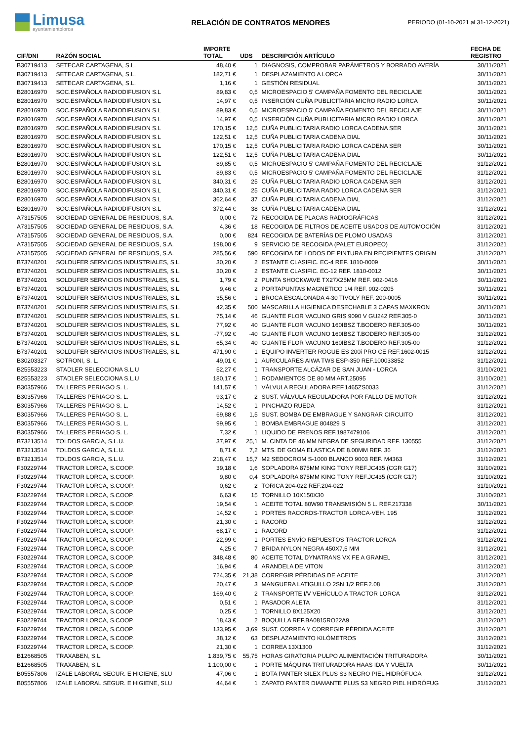Limusa
ayuntamientolorca
RELACIÓN DE CONTRATOS MENORES
PERIODO (01-10-2021 al 31-12-2021)
| CIF/DNI | RAZÓN SOCIAL | IMPORTE TOTAL | UDS | DESCRIPCIÓN ARTÍCULO | FECHA DE REGISTRO |
| --- | --- | --- | --- | --- | --- |
| B30719413 | SETECAR CARTAGENA, S.L. | 48,40 € | 1 | DIAGNOSIS, COMPROBAR PARÁMETROS Y BORRADO AVERÍA | 30/11/2021 |
| B30719413 | SETECAR CARTAGENA, S.L. | 182,71 € | 1 | DESPLAZAMIENTO A LORCA | 30/11/2021 |
| B30719413 | SETECAR CARTAGENA, S.L. | 1,16 € | 1 | GESTIÓN RESIDUAL | 30/11/2021 |
| B28016970 | SOC.ESPAÑOLA RADIODIFUSION S.L | 89,83 € | 0,5 | MICROESPACIO 5' CAMPAÑA FOMENTO DEL RECICLAJE | 30/11/2021 |
| B28016970 | SOC.ESPAÑOLA RADIODIFUSION S.L | 14,97 € | 0,5 | INSERCIÓN CUÑA PUBLICITARIA MICRO RADIO LORCA | 30/11/2021 |
| B28016970 | SOC.ESPAÑOLA RADIODIFUSION S.L | 89,83 € | 0,5 | MICROESPACIO 5' CAMPAÑA FOMENTO DEL RECICLAJE | 30/11/2021 |
| B28016970 | SOC.ESPAÑOLA RADIODIFUSION S.L | 14,97 € | 0,5 | INSERCIÓN CUÑA PUBLICITARIA MICRO RADIO LORCA | 30/11/2021 |
| B28016970 | SOC.ESPAÑOLA RADIODIFUSION S.L | 170,15 € | 12,5 | CUÑA PUBLICITARIA RADIO LORCA CADENA SER | 30/11/2021 |
| B28016970 | SOC.ESPAÑOLA RADIODIFUSION S.L | 122,51 € | 12,5 | CUÑA PUBLICITARIA CADENA DIAL | 30/11/2021 |
| B28016970 | SOC.ESPAÑOLA RADIODIFUSION S.L | 170,15 € | 12,5 | CUÑA PUBLICITARIA RADIO LORCA CADENA SER | 30/11/2021 |
| B28016970 | SOC.ESPAÑOLA RADIODIFUSION S.L | 122,51 € | 12,5 | CUÑA PUBLICITARIA CADENA DIAL | 30/11/2021 |
| B28016970 | SOC.ESPAÑOLA RADIODIFUSION S.L | 89,85 € | 0,5 | MICROESPACIO 5' CAMPAÑA FOMENTO DEL RECICLAJE | 31/12/2021 |
| B28016970 | SOC.ESPAÑOLA RADIODIFUSION S.L | 89,83 € | 0,5 | MICROESPACIO 5' CAMPAÑA FOMENTO DEL RECICLAJE | 31/12/2021 |
| B28016970 | SOC.ESPAÑOLA RADIODIFUSION S.L | 340,31 € | 25 | CUÑA PUBLICITARIA RADIO LORCA CADENA SER | 31/12/2021 |
| B28016970 | SOC.ESPAÑOLA RADIODIFUSION S.L | 340,31 € | 25 | CUÑA PUBLICITARIA RADIO LORCA CADENA SER | 31/12/2021 |
| B28016970 | SOC.ESPAÑOLA RADIODIFUSION S.L | 362,64 € | 37 | CUÑA PUBLICITARIA CADENA DIAL | 31/12/2021 |
| B28016970 | SOC.ESPAÑOLA RADIODIFUSION S.L | 372,44 € | 38 | CUÑA PUBLICITARIA CADENA DIAL | 31/12/2021 |
| A73157505 | SOCIEDAD GENERAL DE RESIDUOS, S.A. | 0,00 € | 72 | RECOGIDA DE PLACAS RADIOGRÁFICAS | 31/12/2021 |
| A73157505 | SOCIEDAD GENERAL DE RESIDUOS, S.A. | 4,36 € | 18 | RECOGIDA DE FILTROS DE ACEITE USADOS DE AUTOMOCIÓN | 31/12/2021 |
| A73157505 | SOCIEDAD GENERAL DE RESIDUOS, S.A. | 0,00 € | 824 | RECOGIDA DE BATERÍAS DE PLOMO USADAS | 31/12/2021 |
| A73157505 | SOCIEDAD GENERAL DE RESIDUOS, S.A. | 198,00 € | 9 | SERVICIO DE RECOGIDA (PALET EUROPEO) | 31/12/2021 |
| A73157505 | SOCIEDAD GENERAL DE RESIDUOS, S.A. | 285,56 € | 590 | RECOGIDA DE LODOS DE PINTURA EN RECIPIENTES ORIGIN | 31/12/2021 |
| B73740201 | SOLDUFER SERVICIOS INDUSTRIALES, S.L. | 30,20 € | 2 | ESTANTE CLASIFIC. EC-4 REF. 1810-0009 | 30/11/2021 |
| B73740201 | SOLDUFER SERVICIOS INDUSTRIALES, S.L. | 30,20 € | 2 | ESTANTE CLASIFIC. EC-12 REF. 1810-0012 | 30/11/2021 |
| B73740201 | SOLDUFER SERVICIOS INDUSTRIALES, S.L. | 1,79 € | 2 | PUNTA SHOCKWAVE TX27X25MM REF. 902-0416 | 30/11/2021 |
| B73740201 | SOLDUFER SERVICIOS INDUSTRIALES, S.L. | 9,46 € | 2 | PORTAPUNTAS MAGNETICO 1/4 REF. 902-0205 | 30/11/2021 |
| B73740201 | SOLDUFER SERVICIOS INDUSTRIALES, S.L. | 35,56 € | 1 | BROCA ESCALONADA 4-30 TIVOLY REF. 200-0005 | 30/11/2021 |
| B73740201 | SOLDUFER SERVICIOS INDUSTRIALES, S.L. | 42,35 € | 500 | MASCARILLA HIGIENICA DESECHABLE 3 CAPAS MAXKRON | 30/11/2021 |
| B73740201 | SOLDUFER SERVICIOS INDUSTRIALES, S.L. | 75,14 € | 46 | GUANTE FLOR VACUNO GRIS 9090 V GU242 REF.305-0 | 30/11/2021 |
| B73740201 | SOLDUFER SERVICIOS INDUSTRIALES, S.L. | 77,92 € | 40 | GUANTE FLOR VACUNO 160IBSZ T.BODERO REF.305-00 | 30/11/2021 |
| B73740201 | SOLDUFER SERVICIOS INDUSTRIALES, S.L. | -77,92 € | -40 | GUANTE FLOR VACUNO 160IBSZ T.BODERO REF.305-00 | 31/12/2021 |
| B73740201 | SOLDUFER SERVICIOS INDUSTRIALES, S.L. | 65,34 € | 40 | GUANTE FLOR VACUNO 160IBSZ T.BODERO REF.305-00 | 31/12/2021 |
| B73740201 | SOLDUFER SERVICIOS INDUSTRIALES, S.L. | 471,90 € | 1 | EQUIPO INVERTER ROGUE ES 200i PRO CE REF.1602-0015 | 31/12/2021 |
| B30203327 | SOTRONI, S. L. | 49,01 € | 1 | AURICULARES AIWA TWS ESP-350 REF.100033852 | 31/12/2021 |
| B25553223 | STADLER SELECCIONA S.L.U | 52,27 € | 1 | TRANSPORTE ALCÁZAR DE SAN JUAN - LORCA | 31/10/2021 |
| B25553223 | STADLER SELECCIONA S.L.U | 180,17 € | 1 | RODAMIENTOS DE 80 MM ART.25095 | 31/10/2021 |
| B30357966 | TALLERES PERIAGO S. L. | 141,57 € | 1 | VÁLVULA REGULADORA REF.1465ZS0033 | 31/12/2021 |
| B30357966 | TALLERES PERIAGO S. L. | 93,17 € | 2 | SUST. VÁLVULA REGULADORA POR FALLO DE MOTOR | 31/12/2021 |
| B30357966 | TALLERES PERIAGO S. L. | 14,52 € | 1 | PINCHAZO RUEDA | 31/12/2021 |
| B30357966 | TALLERES PERIAGO S. L. | 69,88 € | 1,5 | SUST. BOMBA DE EMBRAGUE Y SANGRAR CIRCUITO | 31/12/2021 |
| B30357966 | TALLERES PERIAGO S. L. | 99,95 € | 1 | BOMBA EMBRAGUE 804829 S | 31/12/2021 |
| B30357966 | TALLERES PERIAGO S. L. | 7,32 € | 1 | LIQUIDO DE FRENOS REF.1987479106 | 31/12/2021 |
| B73213514 | TOLDOS GARCIA, S.L.U. | 37,97 € | 25,1 | M. CINTA DE 46 MM NEGRA DE SEGURIDAD REF. 130555 | 31/12/2021 |
| B73213514 | TOLDOS GARCIA, S.L.U. | 8,71 € | 7,2 | MTS. DE GOMA ELASTICA DE 8.00MM REF. 36 | 31/12/2021 |
| B73213514 | TOLDOS GARCIA, S.L.U. | 218,47 € | 15,7 | M2 SEDOCROM S-1000 BLANCO 9003 REF. M4363 | 31/12/2021 |
| F30229744 | TRACTOR LORCA, S.COOP. | 39,18 € | 1,6 | SOPLADORA 875MM KING TONY REF.JC435 (CGR G17) | 31/10/2021 |
| F30229744 | TRACTOR LORCA, S.COOP. | 9,80 € | 0,4 | SOPLADORA 875MM KING TONY REF.JC435 (CGR G17) | 31/10/2021 |
| F30229744 | TRACTOR LORCA, S.COOP. | 0,62 € | 2 | TORICA 204-022 REF.204-022 | 31/10/2021 |
| F30229744 | TRACTOR LORCA, S.COOP. | 6,63 € | 15 | TORNILLO 10X150X30 | 31/10/2021 |
| F30229744 | TRACTOR LORCA, S.COOP. | 19,54 € | 1 | ACEITE TOTAL 80W90 TRANSMISIÓN 5 L. REF.217338 | 30/11/2021 |
| F30229744 | TRACTOR LORCA, S.COOP. | 14,52 € | 1 | PORTES RACORDS-TRACTOR LORCA-VEH. 195 | 31/12/2021 |
| F30229744 | TRACTOR LORCA, S.COOP. | 21,30 € | 1 | RACORD | 31/12/2021 |
| F30229744 | TRACTOR LORCA, S.COOP. | 68,17 € | 1 | RACORD | 31/12/2021 |
| F30229744 | TRACTOR LORCA, S.COOP. | 22,99 € | 1 | PORTES ENVÍO REPUESTOS TRACTOR LORCA | 31/12/2021 |
| F30229744 | TRACTOR LORCA, S.COOP. | 4,25 € | 7 | BRIDA NYLON NEGRA 450X7,5 MM | 31/12/2021 |
| F30229744 | TRACTOR LORCA, S.COOP. | 348,48 € | 80 | ACEITE TOTAL DYNATRANS VX FE A GRANEL | 31/12/2021 |
| F30229744 | TRACTOR LORCA, S.COOP. | 16,94 € | 4 | ARANDELA DE VITON | 31/12/2021 |
| F30229744 | TRACTOR LORCA, S.COOP. | 724,35 € | 21,38 | CORREGIR PÉRDIDAS DE ACEITE | 31/12/2021 |
| F30229744 | TRACTOR LORCA, S.COOP. | 20,47 € | 3 | MANGUERA LATIGUILLO 2SN 1/2 REF.2.08 | 31/12/2021 |
| F30229744 | TRACTOR LORCA, S.COOP. | 169,40 € | 2 | TRANSPORTE I/V VEHÍCULO A TRACTOR LORCA | 31/12/2021 |
| F30229744 | TRACTOR LORCA, S.COOP. | 0,51 € | 1 | PASADOR ALETA | 31/12/2021 |
| F30229744 | TRACTOR LORCA, S.COOP. | 0,25 € | 1 | TORNILLO 8X125X20 | 31/12/2021 |
| F30229744 | TRACTOR LORCA, S.COOP. | 18,43 € | 2 | BOQUILLA REF.BA0815RO22A9 | 31/12/2021 |
| F30229744 | TRACTOR LORCA, S.COOP. | 133,95 € | 3,69 | SUST. CORREA Y CORREGIR PÉRDIDA ACEITE | 31/12/2021 |
| F30229744 | TRACTOR LORCA, S.COOP. | 38,12 € | 63 | DESPLAZAMIENTO KILÓMETROS | 31/12/2021 |
| F30229744 | TRACTOR LORCA, S.COOP. | 21,30 € | 1 | CORREA 13X1300 | 31/12/2021 |
| B12668505 | TRAXABEN, S.L. | 1.839,75 € | 55,75 | HORAS GIRATORIA PULPO ALIMENTACIÓN TRITURADORA | 30/11/2021 |
| B12668505 | TRAXABEN, S.L. | 1.100,00 € | 1 | PORTE MÁQUINA TRITURADORA HAAS IDA Y VUELTA | 30/11/2021 |
| B05557806 | IZALE LABORAL SEGUR. E HIGIENE, SLU | 47,06 € | 1 | BOTA PANTER SILEX PLUS S3 NEGRO PIEL HIDRÓFUGA | 31/12/2021 |
| B05557806 | IZALE LABORAL SEGUR. E HIGIENE, SLU | 44,64 € | 1 | ZAPATO PANTER DIAMANTE PLUS S3 NEGRO PIEL HIDRÓFUG | 31/12/2021 |